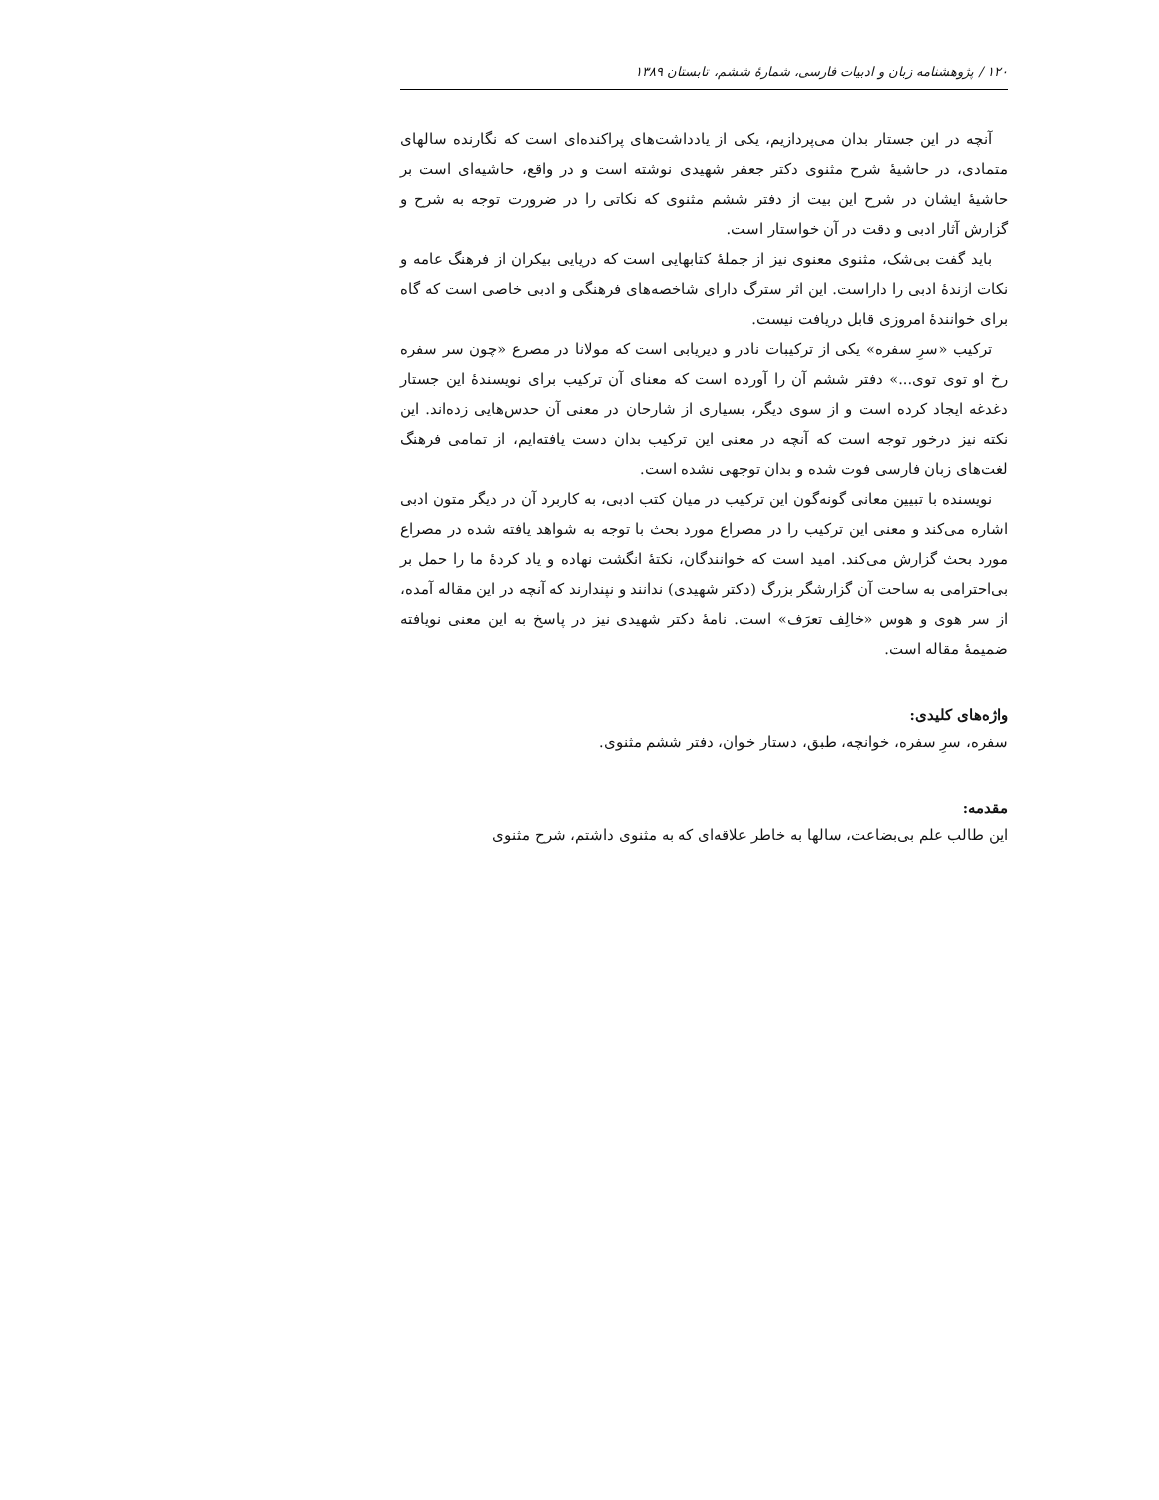۱۲۰ / پژوهشنامه زبان و ادبیات فارسی، شمارهٔ ششم، تابستان ۱۳۸۹
آنچه در این جستار بدان می‌پردازیم، یکی از یادداشت‌های پراکنده‌ای است که نگارنده سالهای متمادی، در حاشیهٔ شرح مثنوی دکتر جعفر شهیدی نوشته است و در واقع، حاشیه‌ای است بر حاشیهٔ ایشان در شرح این بیت از دفتر ششم مثنوی که نکاتی را در ضرورت توجه به شرح و گزارش آثار ادبی و دقت در آن خواستار است.
باید گفت بی‌شک، مثنوی معنوی نیز از جملهٔ کتابهایی است که دریایی بیکران از فرهنگ عامه و نکات ازندهٔ ادبی را داراست. این اثر سترگ دارای شاخصه‌های فرهنگی و ادبی خاصی است که گاه برای خوانندهٔ امروزی قابل دریافت نیست.
ترکیب «سرِ سفره» یکی از ترکیبات نادر و دیریابی است که مولانا در مصرع «چون سر سفره رخ او توی توی...» دفتر ششم آن را آورده است که معنای آن ترکیب برای نویسندهٔ این جستار دغدغه ایجاد کرده است و از سوی دیگر، بسیاری از شارحان در معنی آن حدس‌هایی زده‌اند. این نکته نیز درخور توجه است که آنچه در معنی این ترکیب بدان دست یافته‌ایم، از تمامی فرهنگ لغت‌های زبان فارسی فوت شده و بدان توجهی نشده است.
نویسنده با تبیین معانی گونه‌گون این ترکیب در میان کتب ادبی، به کاربرد آن در دیگر متون ادبی اشاره می‌کند و معنی این ترکیب را در مصراع مورد بحث با توجه به شواهد یافته شده در مصراع مورد بحث گزارش می‌کند. امید است که خوانندگان، نکتهٔ انگشت نهاده و یاد کردهٔ ما را حمل بر بی‌احترامی به ساحت آن گزارشگر بزرگ (دکتر شهیدی) ندانند و نپندارند که آنچه در این مقاله آمده، از سر هوی و هوس «خالِف تعرَف» است. نامهٔ دکتر شهیدی نیز در پاسخ به این معنی نویافته ضمیمهٔ مقاله است.
واژه‌های کلیدی:
سفره، سرِ سفره، خوانچه، طبق، دستار خوان، دفتر ششم مثنوی.
مقدمه:
این طالب علم بی‌بضاعت، سالها به خاطر علاقه‌ای که به مثنوی داشتم، شرح مثنوی